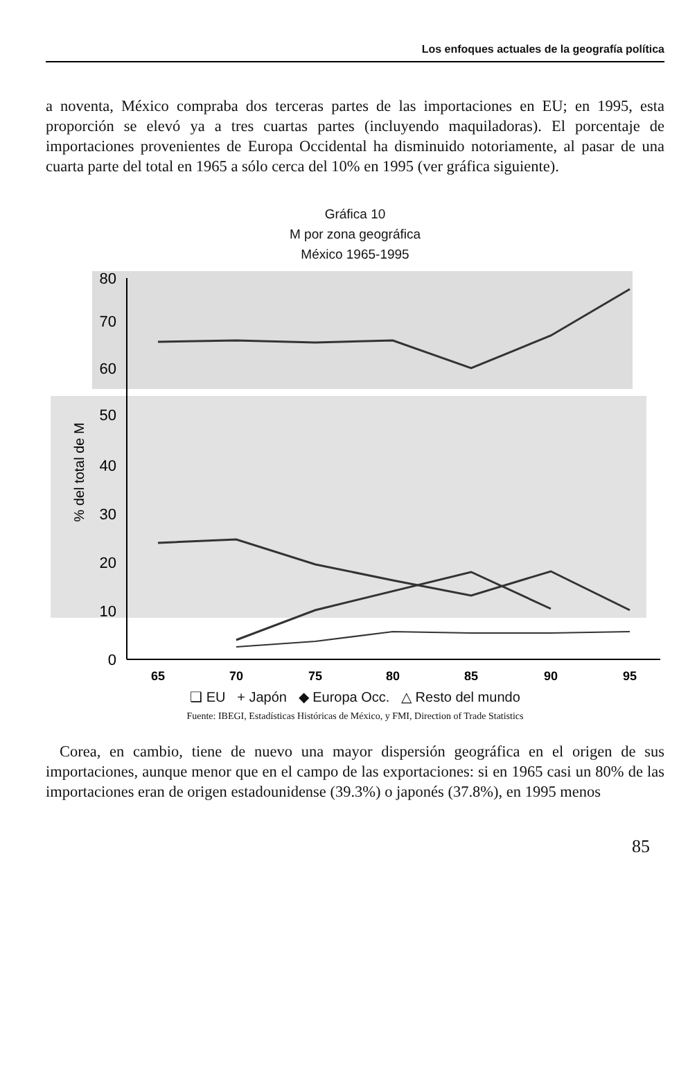Los enfoques actuales de la geografía política
a noventa, México compraba dos terceras partes de las importaciones en EU; en 1995, esta proporción se elevó ya a tres cuartas partes (incluyendo maquiladoras). El porcentaje de importaciones provenientes de Europa Occidental ha disminuido notoriamente, al pasar de una cuarta parte del total en 1965 a sólo cerca del 10% en 1995 (ver gráfica siguiente).
Gráfica 10
M por zona geográfica
México 1965-1995
80
70
60
50
40
30
20
10
0
% del total de M
65
70
75
80
85
90
95
❑ EU + Japón ◆ Europa Occ. △ Resto del mundo
Fuente: IBEGI, Estadísticas Históricas de México, y FMI, Direction of Trade Statistics
Corea, en cambio, tiene de nuevo una mayor dispersión geográfica en el origen de sus importaciones, aunque menor que en el campo de las exportaciones: si en 1965 casi un 80% de las importaciones eran de origen estadounidense (39.3%) o japonés (37.8%), en 1995 menos
85